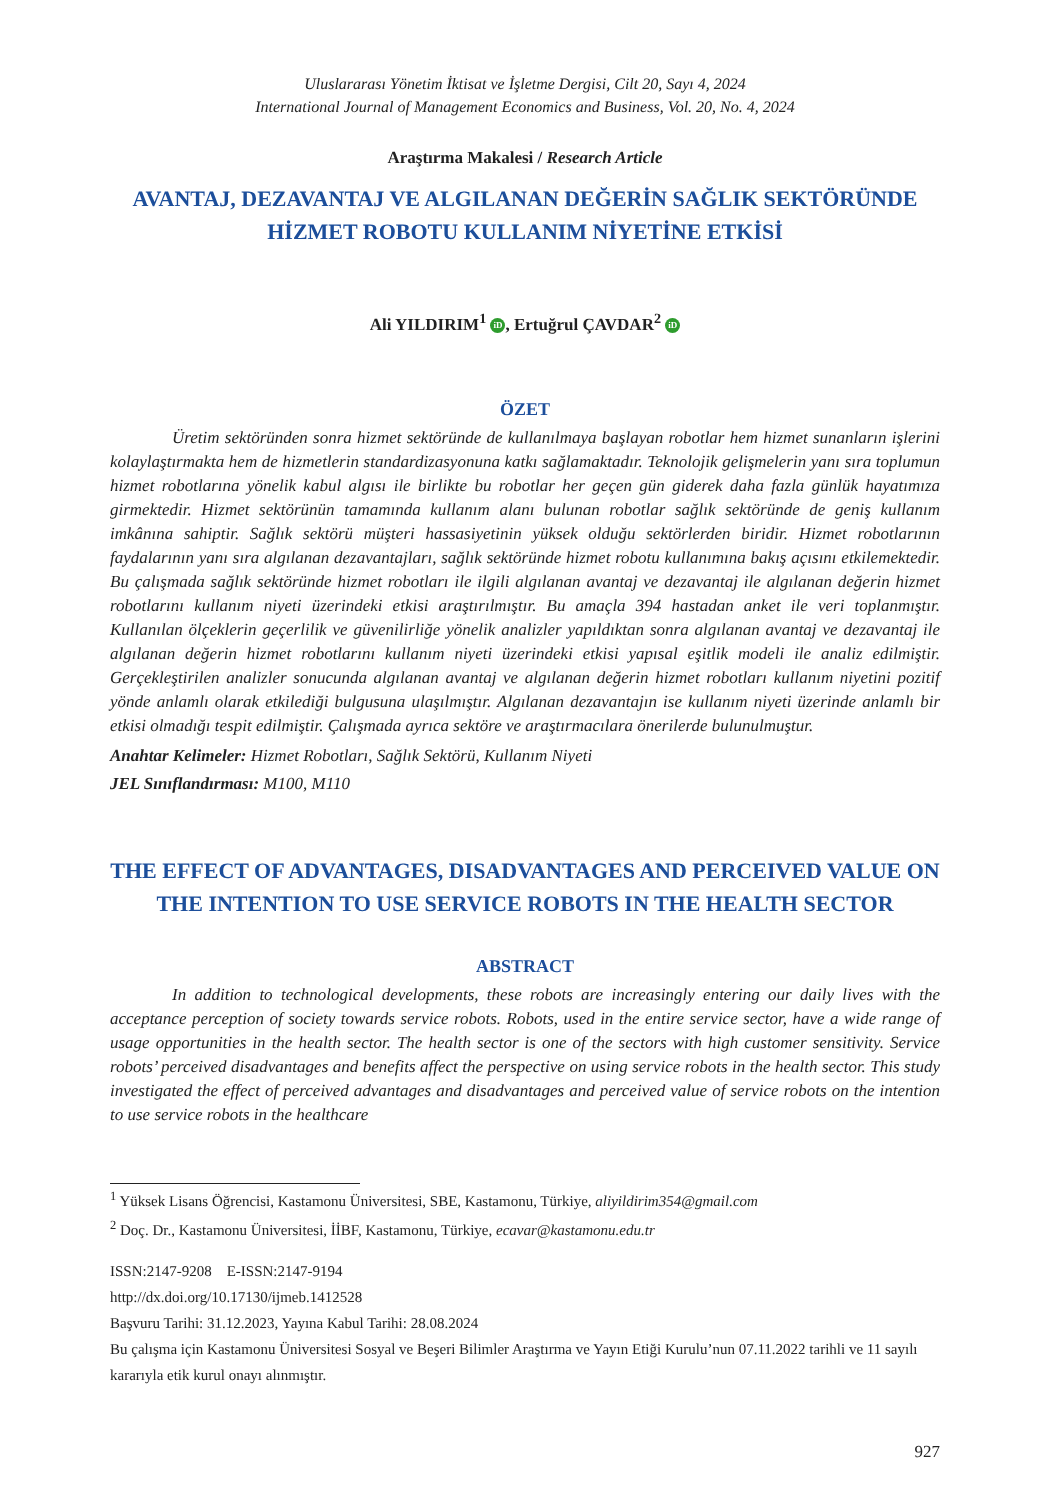Uluslararası Yönetim İktisat ve İşletme Dergisi, Cilt 20, Sayı 4, 2024
International Journal of Management Economics and Business, Vol. 20, No. 4, 2024
Araştırma Makalesi / Research Article
AVANTAJ, DEZAVANTAJ VE ALGILANAN DEĞERİN SAĞLIK SEKTÖRÜNDE HİZMET ROBOTU KULLANIM NİYETİNE ETKİSİ
Ali YILDIRIM<sup>1</sup> iD, Ertuğrul ÇAVDAR<sup>2</sup> iD
ÖZET
Üretim sektöründen sonra hizmet sektöründe de kullanılmaya başlayan robotlar hem hizmet sunanların işlerini kolaylaştırmakta hem de hizmetlerin standardizasyonuna katkı sağlamaktadır. Teknolojik gelişmelerin yanı sıra toplumun hizmet robotlarına yönelik kabul algısı ile birlikte bu robotlar her geçen gün giderek daha fazla günlük hayatımıza girmektedir. Hizmet sektörünün tamamında kullanım alanı bulunan robotlar sağlık sektöründe de geniş kullanım imkânına sahiptir. Sağlık sektörü müşteri hassasiyetinin yüksek olduğu sektörlerden biridir. Hizmet robotlarının faydalarının yanı sıra algılanan dezavantajları, sağlık sektöründe hizmet robotu kullanımına bakış açısını etkilemektedir. Bu çalışmada sağlık sektöründe hizmet robotları ile ilgili algılanan avantaj ve dezavantaj ile algılanan değerin hizmet robotlarını kullanım niyeti üzerindeki etkisi araştırılmıştır. Bu amaçla 394 hastadan anket ile veri toplanmıştır. Kullanılan ölçeklerin geçerlilik ve güvenilirliğe yönelik analizler yapıldıktan sonra algılanan avantaj ve dezavantaj ile algılanan değerin hizmet robotlarını kullanım niyeti üzerindeki etkisi yapısal eşitlik modeli ile analiz edilmiştir. Gerçekleştirilen analizler sonucunda algılanan avantaj ve algılanan değerin hizmet robotları kullanım niyetini pozitif yönde anlamlı olarak etkilediği bulgusuna ulaşılmıştır. Algılanan dezavantajın ise kullanım niyeti üzerinde anlamlı bir etkisi olmadığı tespit edilmiştir. Çalışmada ayrıca sektöre ve araştırmacılara önerilerde bulunulmuştur.
Anahtar Kelimeler: Hizmet Robotları, Sağlık Sektörü, Kullanım Niyeti
JEL Sınıflandırması: M100, M110
THE EFFECT OF ADVANTAGES, DISADVANTAGES AND PERCEIVED VALUE ON THE INTENTION TO USE SERVICE ROBOTS IN THE HEALTH SECTOR
ABSTRACT
In addition to technological developments, these robots are increasingly entering our daily lives with the acceptance perception of society towards service robots. Robots, used in the entire service sector, have a wide range of usage opportunities in the health sector. The health sector is one of the sectors with high customer sensitivity. Service robots’ perceived disadvantages and benefits affect the perspective on using service robots in the health sector. This study investigated the effect of perceived advantages and disadvantages and perceived value of service robots on the intention to use service robots in the healthcare
<sup>1</sup> Yüksek Lisans Öğrencisi, Kastamonu Üniversitesi, SBE, Kastamonu, Türkiye, aliyildirim354@gmail.com
<sup>2</sup> Doç. Dr., Kastamonu Üniversitesi, İİBF, Kastamonu, Türkiye, ecavar@kastamonu.edu.tr
ISSN:2147-9208 E-ISSN:2147-9194
http://dx.doi.org/10.17130/ijmeb.1412528
Başvuru Tarihi: 31.12.2023, Yayına Kabul Tarihi: 28.08.2024
Bu çalışma için Kastamonu Üniversitesi Sosyal ve Beşeri Bilimler Araştırma ve Yayın Etiği Kurulu’nun 07.11.2022 tarihli ve 11 sayılı kararıyla etik kurul onayı alınmıştır.
927